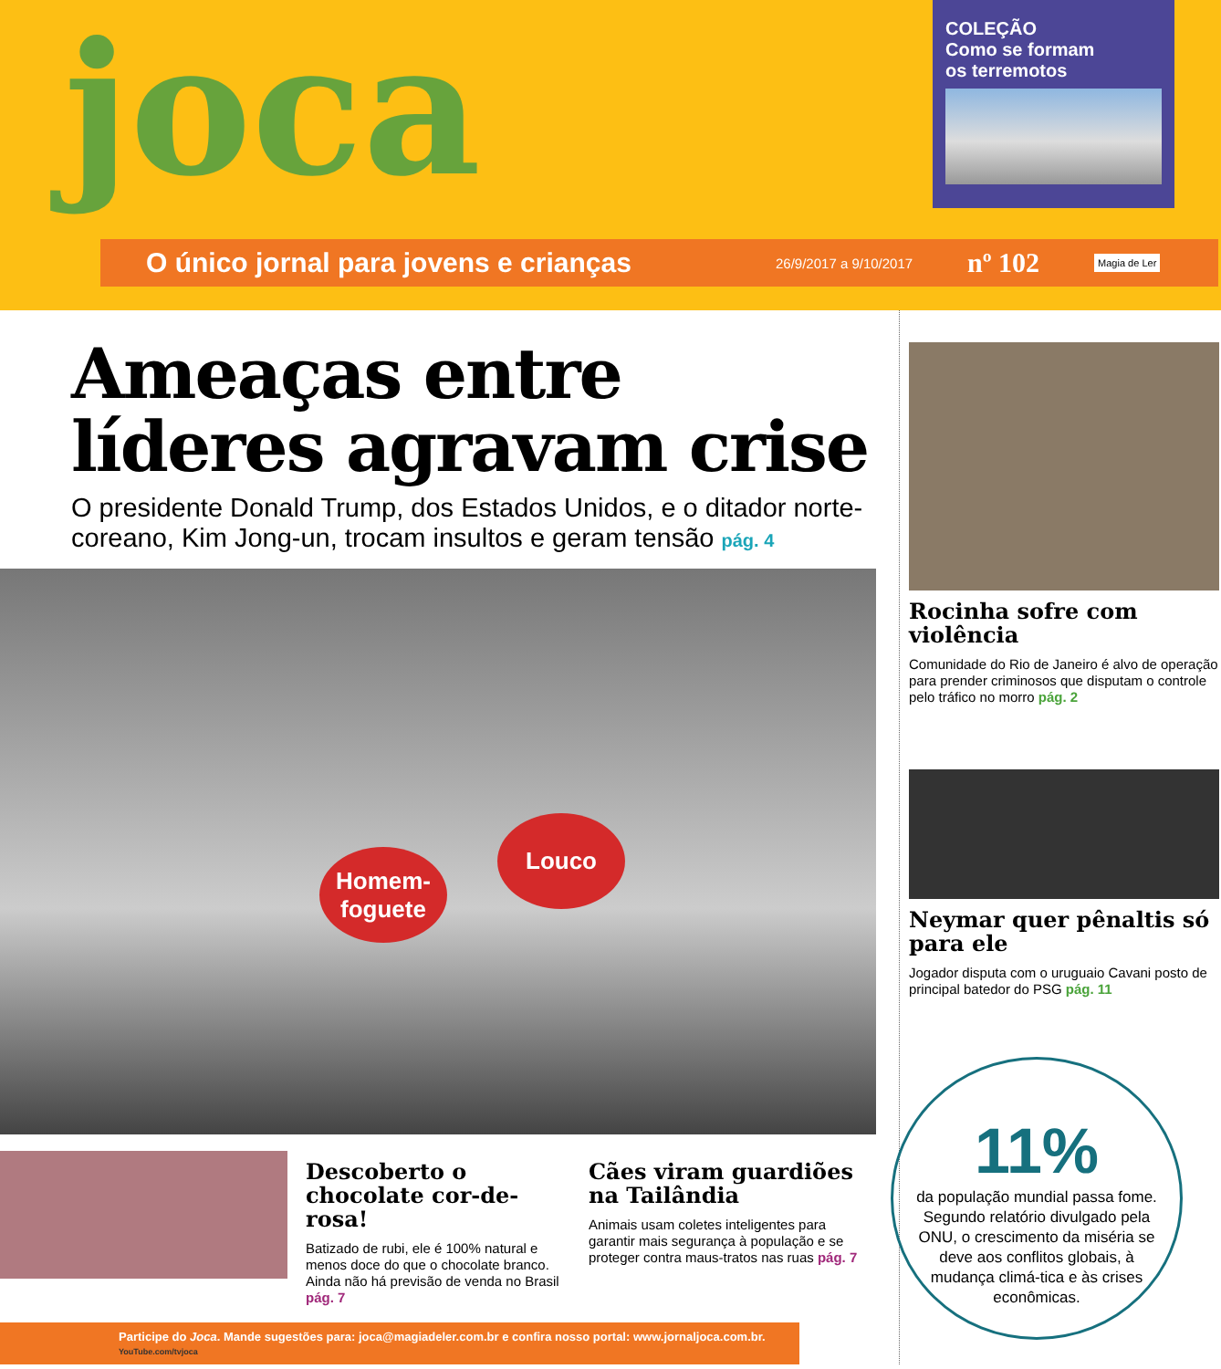joca
COLEÇÃO
Como se formam
os terremotos
O único jornal para jovens e crianças 26/9/2017 a 9/10/2017 nº 102 Magia de Ler
Ameaças entre líderes agravam crise
O presidente Donald Trump, dos Estados Unidos, e o ditador norte-coreano, Kim Jong-un, trocam insultos e geram tensão pág. 4
Homem-
foguete
Louco
Descoberto o chocolate cor-de-rosa!
Batizado de rubi, ele é 100% natural e menos doce do que o chocolate branco. Ainda não há previsão de venda no Brasil pág. 7
Cães viram guardiões na Tailândia
Animais usam coletes inteligentes para garantir mais segurança à população e se proteger contra maus-tratos nas ruas pág. 7
Participe do Joca. Mande sugestões para: joca@magiadeler.com.br e confira nosso portal: www.jornaljoca.com.br. YouTube.com/tvjoca
Rocinha sofre com violência
Comunidade do Rio de Janeiro é alvo de operação para prender criminosos que disputam o controle pelo tráfico no morro pág. 2
Neymar quer pênaltis só para ele
Jogador disputa com o uruguaio Cavani posto de principal batedor do PSG pág. 11
11%
da população mundial passa fome. Segundo relatório divulgado pela ONU, o crescimento da miséria se deve aos conflitos globais, à mudança climá-tica e às crises econômicas.